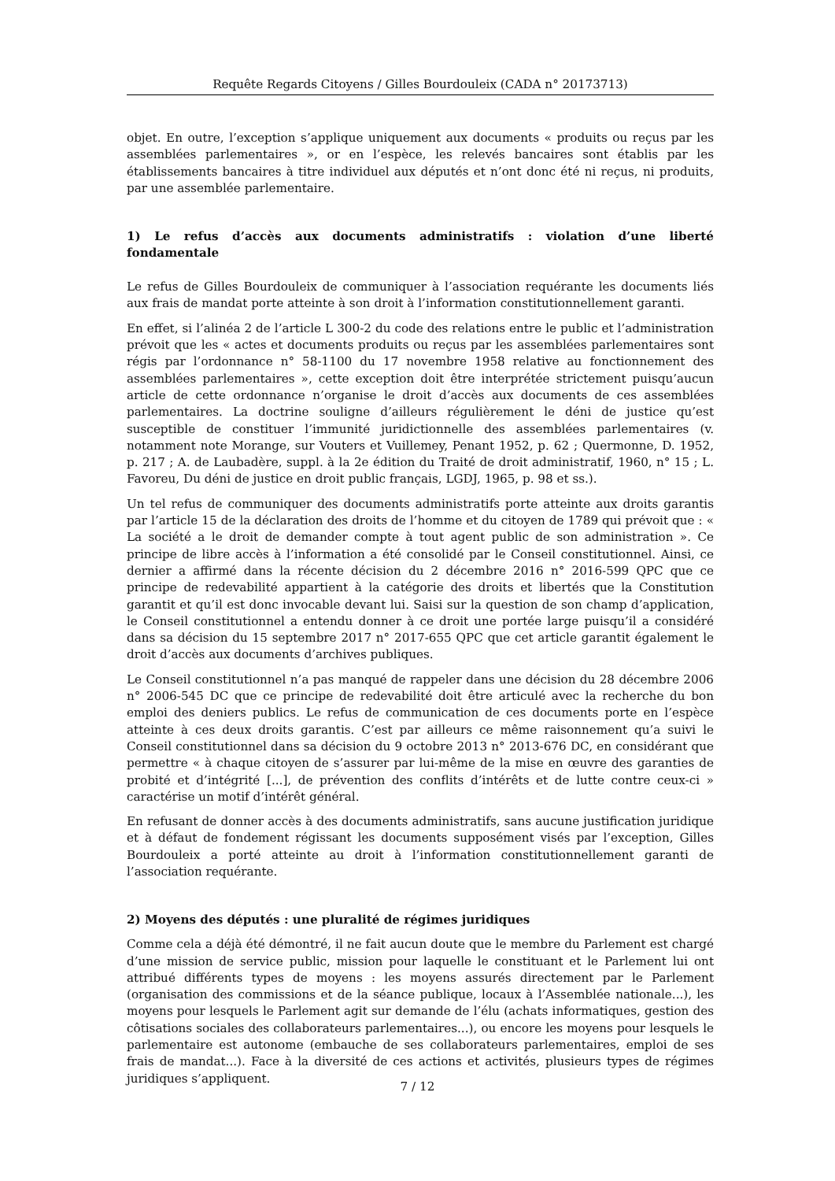Requête Regards Citoyens / Gilles Bourdouleix (CADA n° 20173713)
objet. En outre, l’exception s’applique uniquement aux documents « produits ou reçus par les assemblées parlementaires », or en l’espèce, les relevés bancaires sont établis par les établissements bancaires à titre individuel aux députés et n’ont donc été ni reçus, ni produits, par une assemblée parlementaire.
1) Le refus d’accès aux documents administratifs : violation d’une liberté fondamentale
Le refus de Gilles Bourdouleix de communiquer à l’association requérante les documents liés aux frais de mandat porte atteinte à son droit à l’information constitutionnellement garanti.
En effet, si l’alinéa 2 de l’article L 300-2 du code des relations entre le public et l’administration prévoit que les « actes et documents produits ou reçus par les assemblées parlementaires sont régis par l’ordonnance n° 58-1100 du 17 novembre 1958 relative au fonctionnement des assemblées parlementaires », cette exception doit être interprétée strictement puisqu’aucun article de cette ordonnance n’organise le droit d’accès aux documents de ces assemblées parlementaires. La doctrine souligne d’ailleurs régulièrement le déni de justice qu’est susceptible de constituer l’immunité juridictionnelle des assemblées parlementaires (v. notamment note Morange, sur Vouters et Vuillemey, Penant 1952, p. 62 ; Quermonne, D. 1952, p. 217 ; A. de Laubadère, suppl. à la 2e édition du Traité de droit administratif, 1960, n° 15 ; L. Favoreu, Du déni de justice en droit public français, LGDJ, 1965, p. 98 et ss.).
Un tel refus de communiquer des documents administratifs porte atteinte aux droits garantis par l’article 15 de la déclaration des droits de l’homme et du citoyen de 1789 qui prévoit que : « La société a le droit de demander compte à tout agent public de son administration ». Ce principe de libre accès à l’information a été consolidé par le Conseil constitutionnel. Ainsi, ce dernier a affirmé dans la récente décision du 2 décembre 2016 n° 2016-599 QPC que ce principe de redevabilité appartient à la catégorie des droits et libertés que la Constitution garantit et qu’il est donc invocable devant lui. Saisi sur la question de son champ d’application, le Conseil constitutionnel a entendu donner à ce droit une portée large puisqu’il a considéré dans sa décision du 15 septembre 2017 n° 2017-655 QPC que cet article garantit également le droit d’accès aux documents d’archives publiques.
Le Conseil constitutionnel n’a pas manqué de rappeler dans une décision du 28 décembre 2006 n° 2006-545 DC que ce principe de redevabilité doit être articulé avec la recherche du bon emploi des deniers publics. Le refus de communication de ces documents porte en l’espèce atteinte à ces deux droits garantis. C’est par ailleurs ce même raisonnement qu’a suivi le Conseil constitutionnel dans sa décision du 9 octobre 2013 n° 2013-676 DC, en considérant que permettre « à chaque citoyen de s’assurer par lui-même de la mise en œuvre des garanties de probité et d’intégrité [...], de prévention des conflits d’intérêts et de lutte contre ceux-ci » caractérise un motif d’intérêt général.
En refusant de donner accès à des documents administratifs, sans aucune justification juridique et à défaut de fondement régissant les documents supposément visés par l’exception, Gilles Bourdouleix a porté atteinte au droit à l’information constitutionnellement garanti de l’association requérante.
2) Moyens des députés : une pluralité de régimes juridiques
Comme cela a déjà été démontré, il ne fait aucun doute que le membre du Parlement est chargé d’une mission de service public, mission pour laquelle le constituant et le Parlement lui ont attribué différents types de moyens : les moyens assurés directement par le Parlement (organisation des commissions et de la séance publique, locaux à l’Assemblée nationale...), les moyens pour lesquels le Parlement agit sur demande de l’élu (achats informatiques, gestion des côtisations sociales des collaborateurs parlementaires...), ou encore les moyens pour lesquels le parlementaire est autonome (embauche de ses collaborateurs parlementaires, emploi de ses frais de mandat...). Face à la diversité de ces actions et activités, plusieurs types de régimes juridiques s’appliquent.
7 / 12